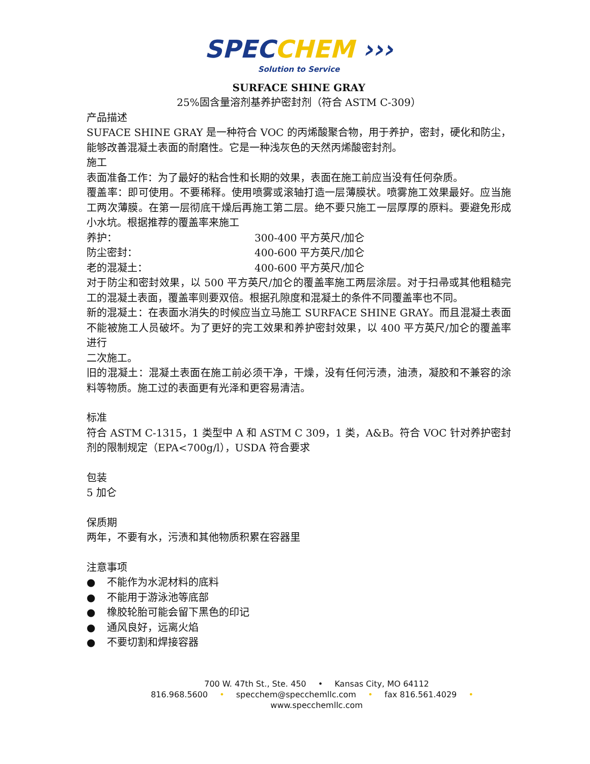SPECCHEM ›››
Solution to Service
SURFACE SHINE GRAY
25%固含量溶剂基养护密封剂（符合 ASTM C-309）
产品描述
SUFACE SHINE GRAY 是一种符合 VOC 的丙烯酸聚合物，用于养护，密封，硬化和防尘，能够改善混凝土表面的耐磨性。它是一种浅灰色的天然丙烯酸密封剂。
施工
表面准备工作：为了最好的粘合性和长期的效果，表面在施工前应当没有任何杂质。
覆盖率：即可使用。不要稀释。使用喷雾或滚轴打造一层薄膜状。喷雾施工效果最好。应当施工两次薄膜。在第一层彻底干燥后再施工第二层。绝不要只施工一层厚厚的原料。要避免形成小水坑。根据推荐的覆盖率来施工
养护： 300-400 平方英尺/加仑
防尘密封： 400-600 平方英尺/加仑
老的混凝土： 400-600 平方英尺/加仑
对于防尘和密封效果，以 500 平方英尺/加仑的覆盖率施工两层涂层。对于扫帚或其他粗糙完工的混凝土表面，覆盖率则要双倍。根据孔隙度和混凝土的条件不同覆盖率也不同。
新的混凝土：在表面水消失的时候应当立马施工 SURFACE SHINE GRAY。而且混凝土表面不能被施工人员破坏。为了更好的完工效果和养护密封效果，以 400 平方英尺/加仑的覆盖率进行
二次施工。
旧的混凝土：混凝土表面在施工前必须干净，干燥，没有任何污渍，油渍，凝胶和不兼容的涂料等物质。施工过的表面更有光泽和更容易清洁。
标准
符合 ASTM C-1315，1 类型中 A 和 ASTM C 309，1 类，A&B。符合 VOC 针对养护密封剂的限制规定（EPA<700g/l），USDA 符合要求
包装
5 加仑
保质期
两年，不要有水，污渍和其他物质积累在容器里
注意事项
● 不能作为水泥材料的底料
● 不能用于游泳池等底部
● 橡胶轮胎可能会留下黑色的印记
● 通风良好，远离火焰
● 不要切割和焊接容器
700 W. 47th St., Ste. 450 • Kansas City, MO 64112
816.968.5600 • specchem@specchemllc.com • fax 816.561.4029 • www.specchemllc.com